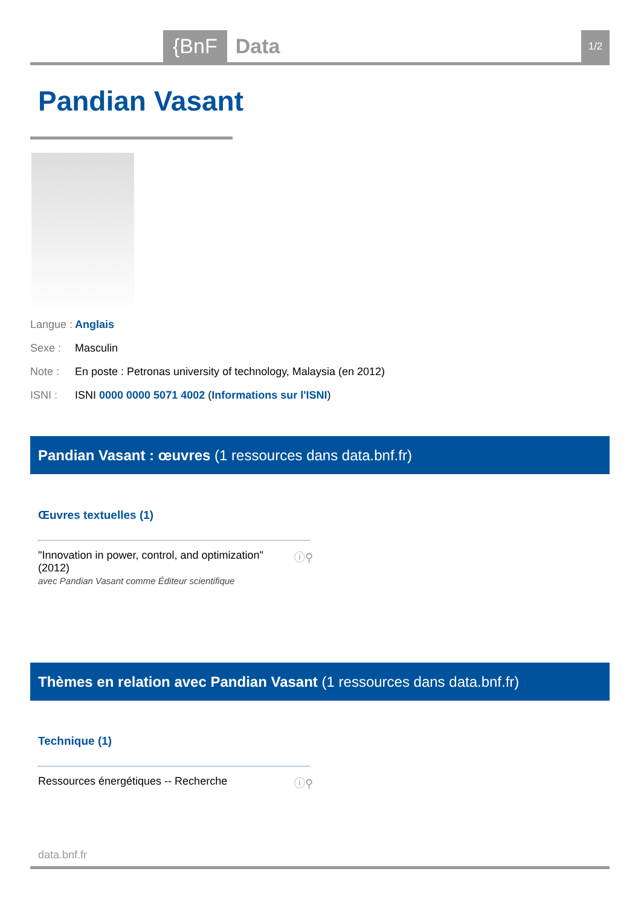{BnF Data 1/2
Pandian Vasant
Langue : Anglais
Sexe : Masculin
Note : En poste : Petronas university of technology, Malaysia (en 2012)
ISNI : ISNI 0000 0000 5071 4002 (Informations sur l'ISNI)
Pandian Vasant : œuvres (1 ressources dans data.bnf.fr)
Œuvres textuelles (1)
"Innovation in power, control, and optimization"
(2012)
avec Pandian Vasant comme Éditeur scientifique
ⓘ⚲
Thèmes en relation avec Pandian Vasant (1 ressources dans data.bnf.fr)
Technique (1)
Ressources énergétiques -- Recherche
ⓘ⚲
data.bnf.fr